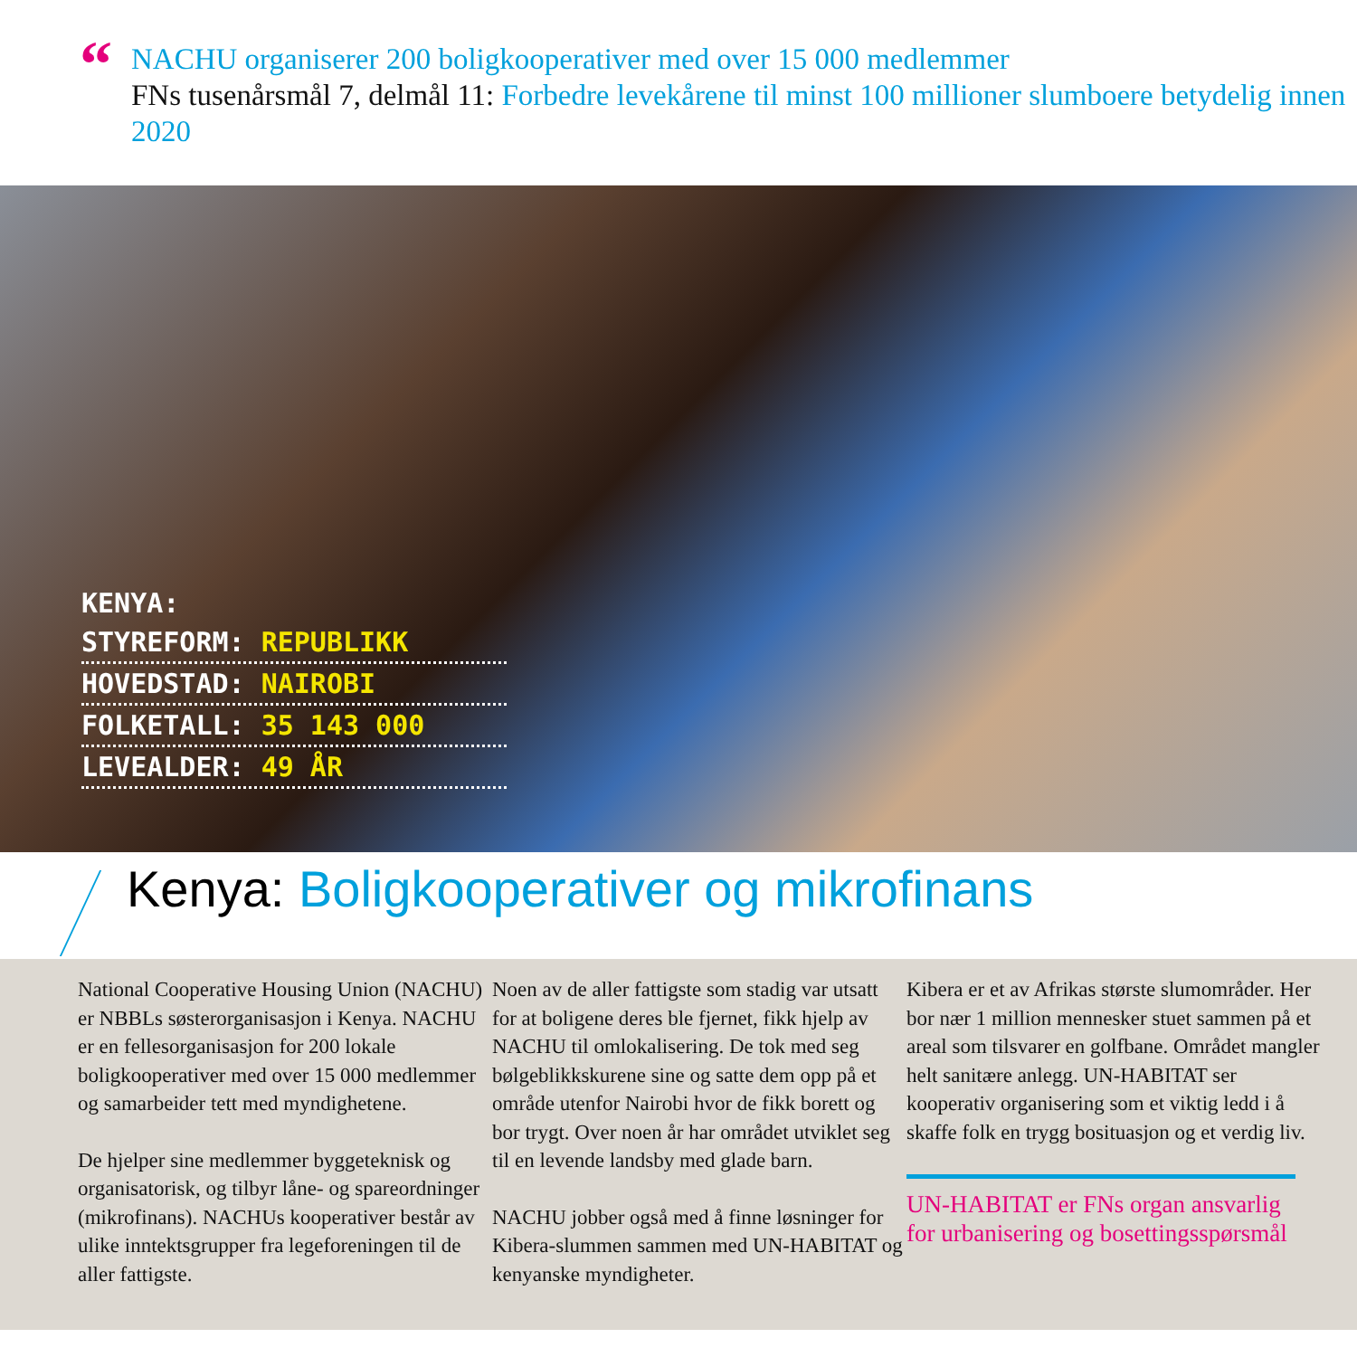“
NACHU organiserer 200 boligkooperativer med over 15 000 medlemmer
FNs tusenårsmål 7, delmål 11: Forbedre levekårene til minst 100 millioner slumboere betydelig innen 2020
KENYA:
STYREFORM: REPUBLIKK
HOVEDSTAD: NAIROBI
FOLKETALL: 35 143 000
LEVEALDER: 49 ÅR
Kenya: Boligkooperativer og mikrofinans
National Cooperative Housing Union (NACHU) er NBBLs søsterorganisasjon i Kenya. NACHU er en fellesorganisasjon for 200 lokale boligkooperativer med over 15 000 medlemmer og samarbeider tett med myndighetene.
De hjelper sine medlemmer byggeteknisk og organisatorisk, og tilbyr låne- og spareordninger (mikrofinans). NACHUs kooperativer består av ulike inntektsgrupper fra legeforeningen til de aller fattigste.
Noen av de aller fattigste som stadig var utsatt for at boligene deres ble fjernet, fikk hjelp av NACHU til omlokalisering. De tok med seg bølgeblikkskurene sine og satte dem opp på et område utenfor Nairobi hvor de fikk borett og bor trygt. Over noen år har området utviklet seg til en levende landsby med glade barn.
NACHU jobber også med å finne løsninger for Kibera-slummen sammen med UN-HABITAT og kenyanske myndigheter.
Kibera er et av Afrikas største slumområder. Her bor nær 1 million mennesker stuet sammen på et areal som tilsvarer en golfbane. Området mangler helt sanitære anlegg. UN-HABITAT ser kooperativ organisering som et viktig ledd i å skaffe folk en trygg bosituasjon og et verdig liv.
UN-HABITAT er FNs organ ansvarlig for urbanisering og bosettingsspørsmål